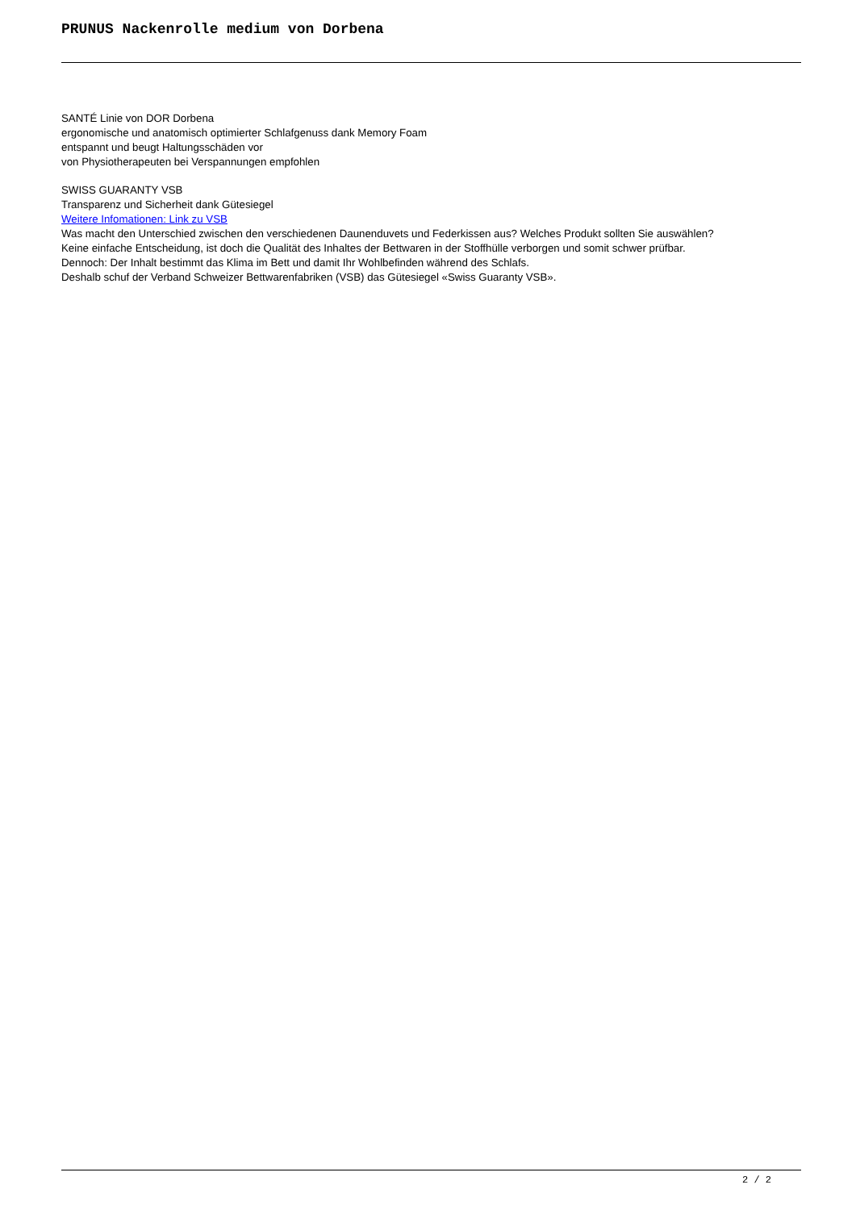PRUNUS Nackenrolle medium von Dorbena
SANTÉ Linie von DOR Dorbena
ergonomische und anatomisch optimierter Schlafgenuss dank Memory Foam
entspannt und beugt Haltungsschäden vor
von Physiotherapeuten bei Verspannungen empfohlen
SWISS GUARANTY VSB
Transparenz und Sicherheit dank Gütesiegel
Weitere Infomationen: Link zu VSB
Was macht den Unterschied zwischen den verschiedenen Daunenduvets und Federkissen aus? Welches Produkt sollten Sie auswählen?
Keine einfache Entscheidung, ist doch die Qualität des Inhaltes der Bettwaren in der Stoffhülle verborgen und somit schwer prüfbar.
Dennoch: Der Inhalt bestimmt das Klima im Bett und damit Ihr Wohlbefinden während des Schlafs.
Deshalb schuf der Verband Schweizer Bettwarenfabriken (VSB) das Gütesiegel «Swiss Guaranty VSB».
2 / 2